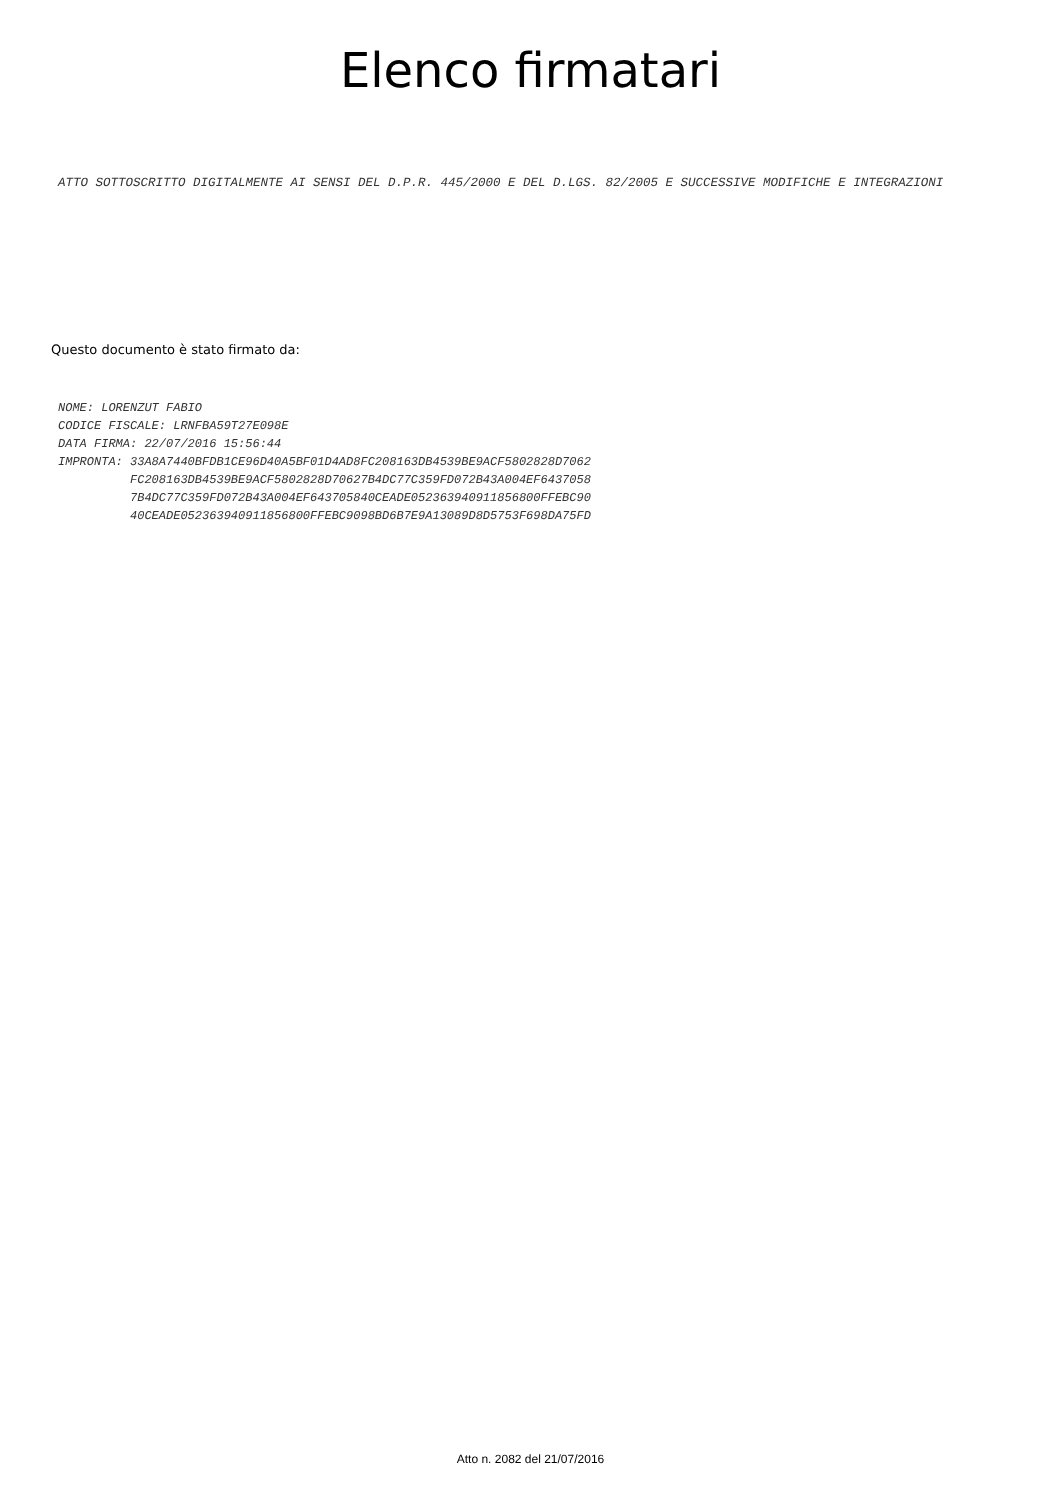Elenco firmatari
ATTO SOTTOSCRITTO DIGITALMENTE AI SENSI DEL D.P.R. 445/2000 E DEL D.LGS. 82/2005 E SUCCESSIVE MODIFICHE E INTEGRAZIONI
Questo documento è stato firmato da:
NOME: LORENZUT FABIO CODICE FISCALE: LRNFBA59T27E098E DATA FIRMA: 22/07/2016 15:56:44 IMPRONTA: 33A8A7440BFDB1CE96D40A5BF01D4AD8FC208163DB4539BE9ACF5802828D7062 FC208163DB4539BE9ACF5802828D70627B4DC77C359FD072B43A004EF6437058 7B4DC77C359FD072B43A004EF643705840CEADE0523639409118568​00FFEBC90 40CEADE052363940911856800FFEBC9098BD6B7E9A13089D8D5753F698DA75FD
Atto n. 2082 del 21/07/2016